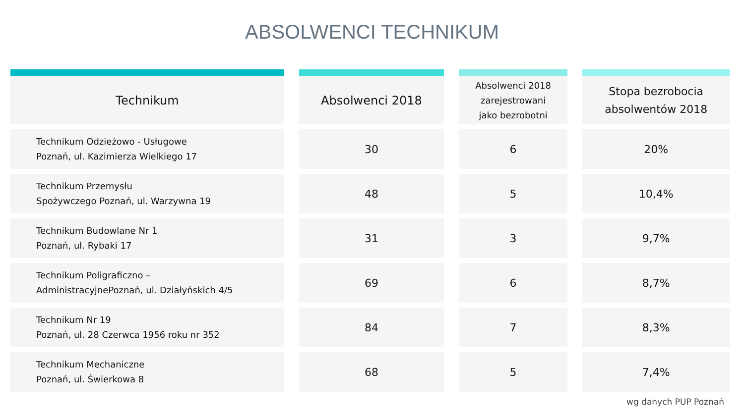ABSOLWENCI TECHNIKUM
| Technikum | Absolwenci 2018 | Absolwenci 2018 zarejestrowani jako bezrobotni | Stopa bezrobocia absolwentów 2018 |
| --- | --- | --- | --- |
| Technikum Odzieżowo - Usługowe Poznań, ul. Kazimierza Wielkiego 17 | 30 | 6 | 20% |
| Technikum Przemysłu Spożywczego Poznań, ul. Warzywna 19 | 48 | 5 | 10,4% |
| Technikum Budowlane Nr 1 Poznań, ul. Rybaki 17 | 31 | 3 | 9,7% |
| Technikum Poligraficzno – AdministracyjnePoznań, ul. Działyńskich 4/5 | 69 | 6 | 8,7% |
| Technikum Nr 19 Poznań, ul. 28 Czerwca 1956 roku nr 352 | 84 | 7 | 8,3% |
| Technikum Mechaniczne Poznań, ul. Świerkowa 8 | 68 | 5 | 7,4% |
wg danych PUP Poznań